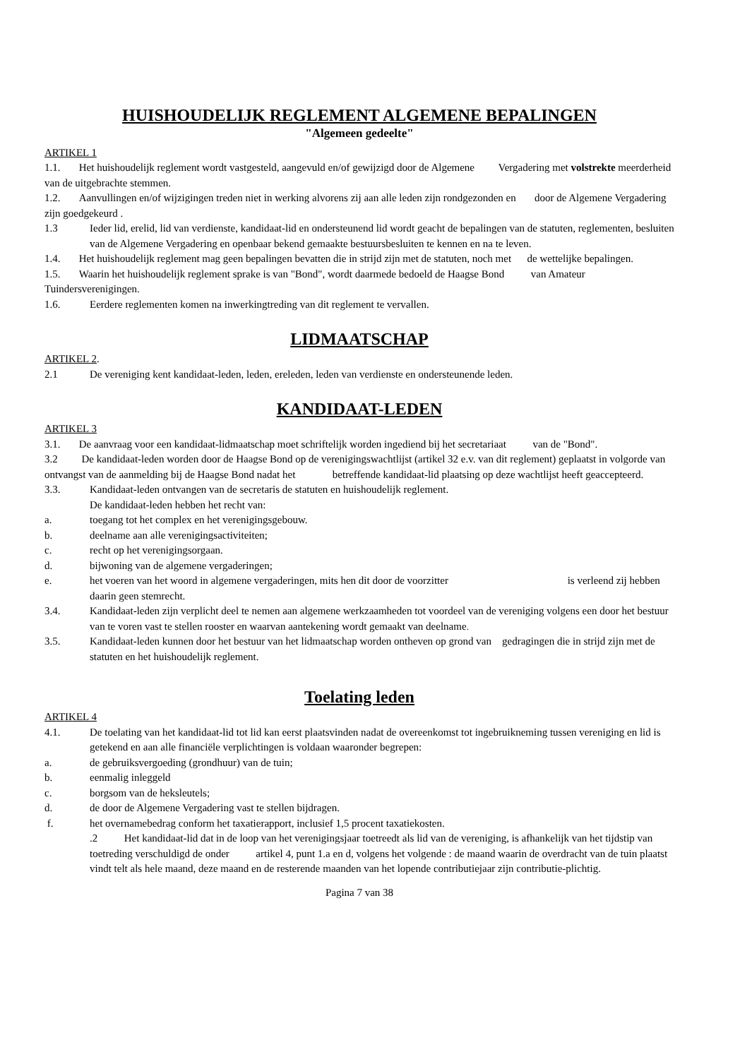HUISHOUDELIJK REGLEMENT ALGEMENE BEPALINGEN
"Algemeen gedeelte"
ARTIKEL 1
1.1. Het huishoudelijk reglement wordt vastgesteld, aangevuld en/of gewijzigd door de Algemene Vergadering met volstrekte meerderheid van de uitgebrachte stemmen.
1.2. Aanvullingen en/of wijzigingen treden niet in werking alvorens zij aan alle leden zijn rondgezonden en door de Algemene Vergadering zijn goedgekeurd .
1.3 Ieder lid, erelid, lid van verdienste, kandidaat-lid en ondersteunend lid wordt geacht de bepalingen van de statuten, reglementen, besluiten van de Algemene Vergadering en openbaar bekend gemaakte bestuursbesluiten te kennen en na te leven.
1.4. Het huishoudelijk reglement mag geen bepalingen bevatten die in strijd zijn met de statuten, noch met de wettelijke bepalingen.
1.5. Waarin het huishoudelijk reglement sprake is van "Bond", wordt daarmede bedoeld de Haagse Bond van Amateur Tuindersverenigingen.
1.6. Eerdere reglementen komen na inwerkingtreding van dit reglement te vervallen.
LIDMAATSCHAP
ARTIKEL 2.
2.1 De vereniging kent kandidaat-leden, leden, ereleden, leden van verdienste en ondersteunende leden.
KANDIDAAT-LEDEN
ARTIKEL 3
3.1. De aanvraag voor een kandidaat-lidmaatschap moet schriftelijk worden ingediend bij het secretariaat van de "Bond".
3.2 De kandidaat-leden worden door de Haagse Bond op de verenigingswachtlijst (artikel 32 e.v. van dit reglement) geplaatst in volgorde van ontvangst van de aanmelding bij de Haagse Bond nadat het betreffende kandidaat-lid plaatsing op deze wachtlijst heeft geaccepteerd.
3.3. Kandidaat-leden ontvangen van de secretaris de statuten en huishoudelijk reglement.
De kandidaat-leden hebben het recht van:
a. toegang tot het complex en het verenigingsgebouw.
b. deelname aan alle verenigingsactiviteiten;
c. recht op het verenigingsorgaan.
d. bijwoning van de algemene vergaderingen;
e. het voeren van het woord in algemene vergaderingen, mits hen dit door de voorzitter is verleend zij hebben daarin geen stemrecht.
3.4. Kandidaat-leden zijn verplicht deel te nemen aan algemene werkzaamheden tot voordeel van de vereniging volgens een door het bestuur van te voren vast te stellen rooster en waarvan aantekening wordt gemaakt van deelname.
3.5. Kandidaat-leden kunnen door het bestuur van het lidmaatschap worden ontheven op grond van gedragingen die in strijd zijn met de statuten en het huishoudelijk reglement.
Toelating leden
ARTIKEL 4
4.1. De toelating van het kandidaat-lid tot lid kan eerst plaatsvinden nadat de overeenkomst tot ingebruikneming tussen vereniging en lid is getekend en aan alle financiële verplichtingen is voldaan waaronder begrepen:
a. de gebruiksvergoeding (grondhuur) van de tuin;
b. eenmalig inleggeld
c. borgsom van de heksleutels;
d. de door de Algemene Vergadering vast te stellen bijdragen.
f. het overnamebedrag conform het taxatierapport, inclusief 1,5 procent taxatiekosten.
.2 Het kandidaat-lid dat in de loop van het verenigingsjaar toetreedt als lid van de vereniging, is afhankelijk van het tijdstip van toetreding verschuldigd de onder artikel 4, punt 1.a en d, volgens het volgende : de maand waarin de overdracht van de tuin plaatst vindt telt als hele maand, deze maand en de resterende maanden van het lopende contributiejaar zijn contributie-plichtig.
Pagina 7 van 38